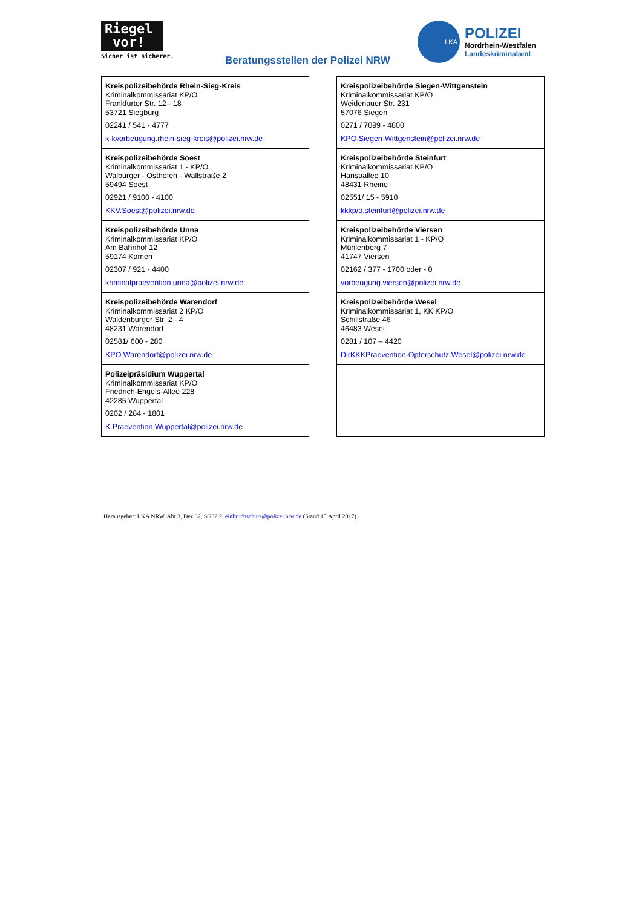Riegel
vor!
Sicher ist sicherer.
Beratungsstellen der Polizei NRW
LKA
POLIZEI
Nordrhein-Westfalen
Landeskriminalamt
| Kreispolizeibehörde Rhein-Sieg-Kreis Kriminalkommissariat KP/O Frankfurter Str. 12 - 18 53721 Siegburg 02241 / 541 - 4777 k-kvorbeugung.rhein-sieg-kreis@polizei.nrw.de |
| Kreispolizeibehörde Soest Kriminalkommissariat 1 - KP/O Walburger - Osthofen - Wallstraße 2 59494 Soest 02921 / 9100 - 4100 KKV.Soest@polizei.nrw.de |
| Kreispolizeibehörde Unna Kriminalkommissariat KP/O Am Bahnhof 12 59174 Kamen 02307 / 921 - 4400 kriminalpraevention.unna@polizei.nrw.de |
| Kreispolizeibehörde Warendorf Kriminalkommissariat 2 KP/O Waldenburger Str. 2 - 4 48231 Warendorf 02581/ 600 - 280 KPO.Warendorf@polizei.nrw.de |
| Polizeipräsidium Wuppertal Kriminalkommissariat KP/O Friedrich-Engels-Allee 228 42285 Wuppertal 0202 / 284 - 1801 K.Praevention.Wuppertal@polizei.nrw.de |
| Kreispolizeibehörde Siegen-Wittgenstein Kriminalkommissariat KP/O Weidenauer Str. 231 57076 Siegen 0271 / 7099 - 4800 KPO.Siegen-Wittgenstein@polizei.nrw.de |
| Kreispolizeibehörde Steinfurt Kriminalkommissariat KP/O Hansaallee 10 48431 Rheine 02551/ 15 - 5910 kkkp/o.steinfurt@polizei.nrw.de |
| Kreispolizeibehörde Viersen Kriminalkommissariat 1 - KP/O Mühlenberg 7 41747 Viersen 02162 / 377 - 1700 oder - 0 vorbeugung.viersen@polizei.nrw.de |
| Kreispolizeibehörde Wesel Kriminalkommissariat 1, KK KP/O Schillstraße 46 46483 Wesel 0281 / 107 – 4420 DirKKKPraevention-Opferschutz.Wesel@polizei.nrw.de |
Herausgeber: LKA NRW, Abt.3, Dez.32, SG32.2, einbruchschutz@polizei.nrw.de (Stand 10.April 2017)